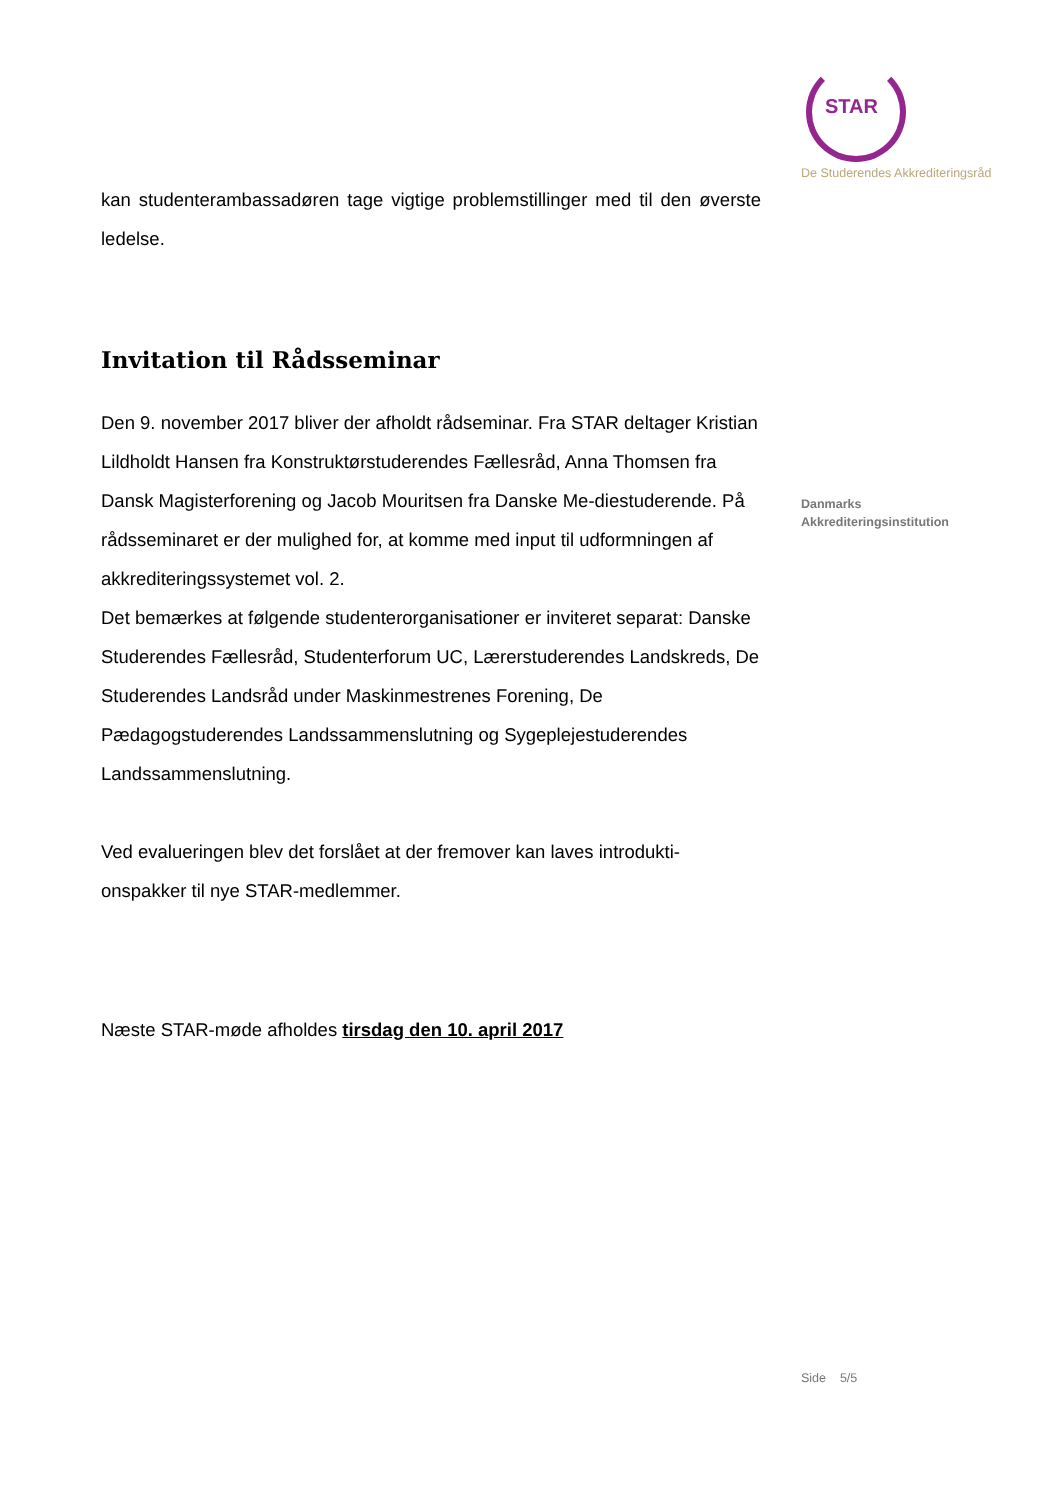kan studenterambassadøren tage vigtige problemstillinger med til den øverste ledelse.
Invitation til Rådsseminar
Den 9. november 2017 bliver der afholdt rådseminar. Fra STAR deltager Kristian Lildholdt Hansen fra Konstruktørstuderendes Fællesråd, Anna Thomsen fra Dansk Magisterforening og Jacob Mouritsen fra Danske Me-diestuderende. På rådsseminaret er der mulighed for, at komme med input til udformningen af akkrediteringssystemet vol. 2.
Det bemærkes at følgende studenterorganisationer er inviteret separat: Danske Studerendes Fællesråd, Studenterforum UC, Lærerstuderendes Landskreds, De Studerendes Landsråd under Maskinmestrenes Forening, De Pædagogstuderendes Landssammenslutning og Sygeplejestuderendes Landssammenslutning.
Ved evalueringen blev det forslået at der fremover kan laves introdukti-onspakker til nye STAR-medlemmer.
Næste STAR-møde afholdes tirsdag den 10. april 2017
STAR
De Studerendes Akkrediteringsråd
Danmarks
Akkrediteringsinstitution
Side 5/5